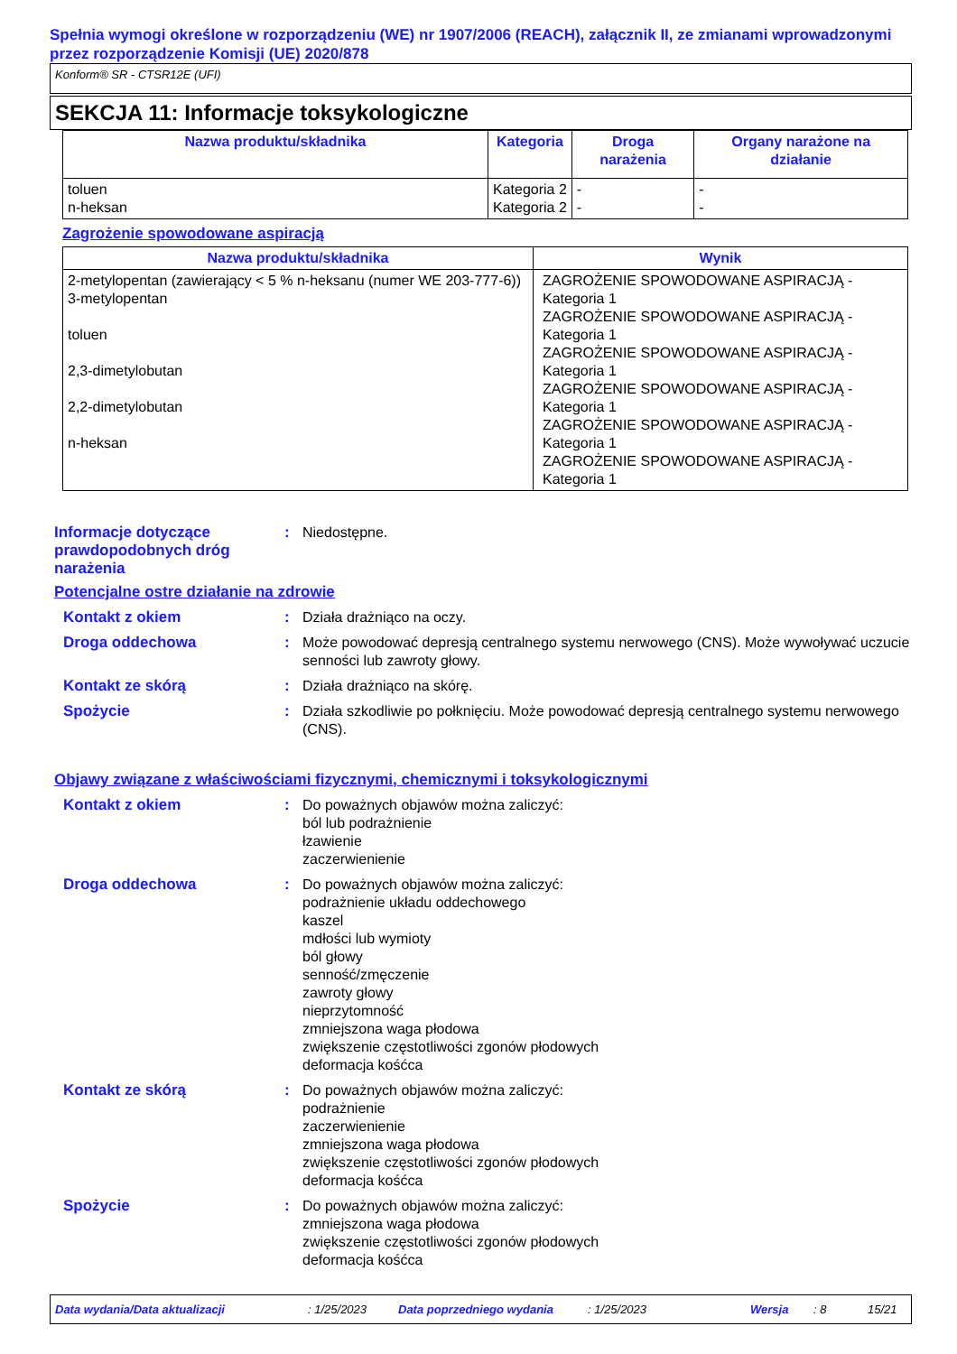Spełnia wymogi określone w rozporządzeniu (WE) nr 1907/2006 (REACH), załącznik II, ze zmianami wprowadzonymi przez rozporządzenie Komisji (UE) 2020/878
Konform® SR - CTSR12E (UFI)
SEKCJA 11: Informacje toksykologiczne
| Nazwa produktu/składnika | Kategoria | Droga narażenia | Organy narażone na działanie |
| --- | --- | --- | --- |
| toluen n-heksan | Kategoria 2 Kategoria 2 | - - | - - |
Zagrożenie spowodowane aspiracją
| Nazwa produktu/składnika | Wynik |
| --- | --- |
| 2-metylopentan (zawierający < 5 % n-heksanu (numer WE 203-777-6)) 3-metylopentan toluen 2,3-dimetylobutan 2,2-dimetylobutan n-heksan | ZAGROŻENIE SPOWODOWANE ASPIRACJĄ - Kategoria 1 ZAGROŻENIE SPOWODOWANE ASPIRACJĄ - Kategoria 1 ZAGROŻENIE SPOWODOWANE ASPIRACJĄ - Kategoria 1 ZAGROŻENIE SPOWODOWANE ASPIRACJĄ - Kategoria 1 ZAGROŻENIE SPOWODOWANE ASPIRACJĄ - Kategoria 1 ZAGROŻENIE SPOWODOWANE ASPIRACJĄ - Kategoria 1 |
Informacje dotyczące prawdopodobnych dróg narażenia
: Niedostępne.
Potencjalne ostre działanie na zdrowie
Kontakt z okiem : Działa drażniąco na oczy.
Droga oddechowa : Może powodować depresją centralnego systemu nerwowego (CNS). Może wywoływać uczucie senności lub zawroty głowy.
Kontakt ze skórą : Działa drażniąco na skórę.
Spożycie : Działa szkodliwie po połknięciu. Może powodować depresją centralnego systemu nerwowego (CNS).
Objawy związane z właściwościami fizycznymi, chemicznymi i toksykologicznymi
Kontakt z okiem : Do poważnych objawów można zaliczyć:
ból lub podrażnienie
łzawienie
zaczerwienienie
Droga oddechowa : Do poważnych objawów można zaliczyć:
podrażnienie układu oddechowego
kaszel
mdłości lub wymioty
ból głowy
senność/zmęczenie
zawroty głowy
nieprzytomność
zmniejszona waga płodowa
zwiększenie częstotliwości zgonów płodowych
deformacja kośćca
Kontakt ze skórą : Do poważnych objawów można zaliczyć:
podrażnienie
zaczerwienienie
zmniejszona waga płodowa
zwiększenie częstotliwości zgonów płodowych
deformacja kośćca
Spożycie : Do poważnych objawów można zaliczyć:
zmniejszona waga płodowa
zwiększenie częstotliwości zgonów płodowych
deformacja kośćca
Data wydania/Data aktualizacji: 1/25/2023 Data poprzedniego wydania: 1/25/2023 Wersja: 8 15/21